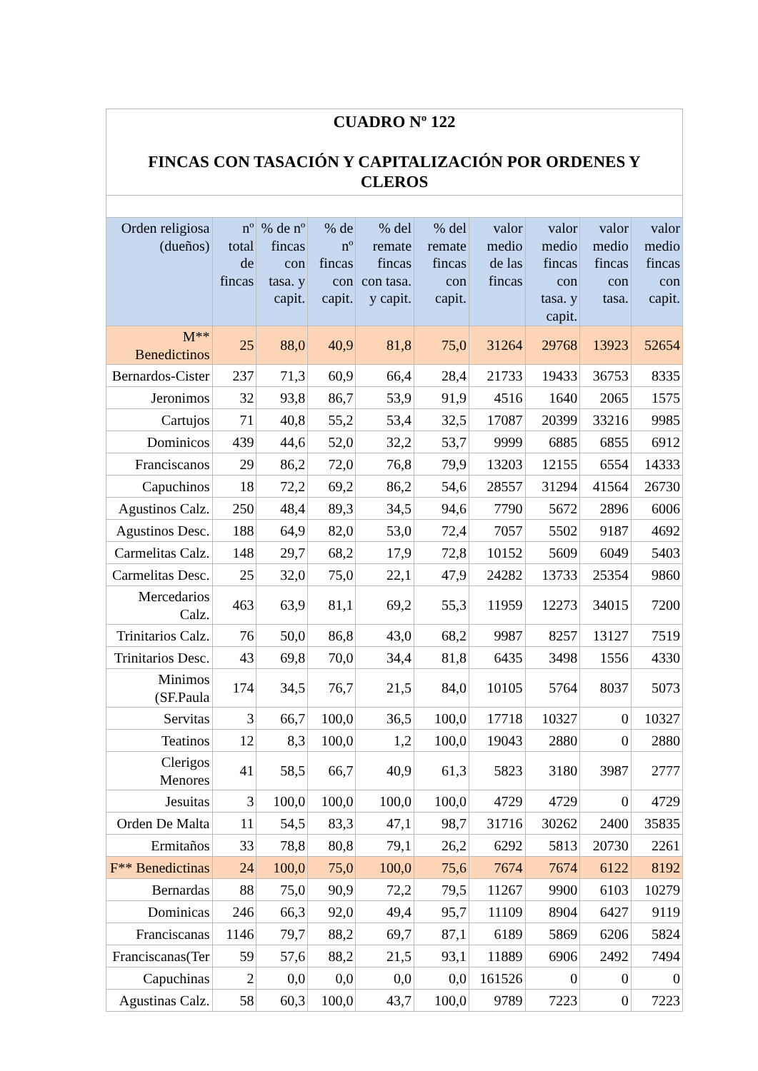| CUADRO Nº 122 FINCAS CON TASACIÓN Y CAPITALIZACIÓN POR ORDENES Y CLEROS | | | | | | | | | |
| Orden religiosa (dueños) | nº total de fincas | % de nº fincas con tasa. y capit. | % de nº fincas con capit. | % del remate fincas con tasa. y capit. | % del remate fincas con capit. | valor medio de las fincas | valor medio fincas con tasa. y capit. | valor medio fincas con tasa. | valor medio fincas con capit. |
| M** Benedictinos | 25 | 88,0 | 40,9 | 81,8 | 75,0 | 31264 | 29768 | 13923 | 52654 |
| Bernardos-Cister | 237 | 71,3 | 60,9 | 66,4 | 28,4 | 21733 | 19433 | 36753 | 8335 |
| Jeronimos | 32 | 93,8 | 86,7 | 53,9 | 91,9 | 4516 | 1640 | 2065 | 1575 |
| Cartujos | 71 | 40,8 | 55,2 | 53,4 | 32,5 | 17087 | 20399 | 33216 | 9985 |
| Dominicos | 439 | 44,6 | 52,0 | 32,2 | 53,7 | 9999 | 6885 | 6855 | 6912 |
| Franciscanos | 29 | 86,2 | 72,0 | 76,8 | 79,9 | 13203 | 12155 | 6554 | 14333 |
| Capuchinos | 18 | 72,2 | 69,2 | 86,2 | 54,6 | 28557 | 31294 | 41564 | 26730 |
| Agustinos Calz. | 250 | 48,4 | 89,3 | 34,5 | 94,6 | 7790 | 5672 | 2896 | 6006 |
| Agustinos Desc. | 188 | 64,9 | 82,0 | 53,0 | 72,4 | 7057 | 5502 | 9187 | 4692 |
| Carmelitas Calz. | 148 | 29,7 | 68,2 | 17,9 | 72,8 | 10152 | 5609 | 6049 | 5403 |
| Carmelitas Desc. | 25 | 32,0 | 75,0 | 22,1 | 47,9 | 24282 | 13733 | 25354 | 9860 |
| Mercedarios Calz. | 463 | 63,9 | 81,1 | 69,2 | 55,3 | 11959 | 12273 | 34015 | 7200 |
| Trinitarios Calz. | 76 | 50,0 | 86,8 | 43,0 | 68,2 | 9987 | 8257 | 13127 | 7519 |
| Trinitarios Desc. | 43 | 69,8 | 70,0 | 34,4 | 81,8 | 6435 | 3498 | 1556 | 4330 |
| Minimos (SF.Paula | 174 | 34,5 | 76,7 | 21,5 | 84,0 | 10105 | 5764 | 8037 | 5073 |
| Servitas | 3 | 66,7 | 100,0 | 36,5 | 100,0 | 17718 | 10327 | 0 | 10327 |
| Teatinos | 12 | 8,3 | 100,0 | 1,2 | 100,0 | 19043 | 2880 | 0 | 2880 |
| Clerigos Menores | 41 | 58,5 | 66,7 | 40,9 | 61,3 | 5823 | 3180 | 3987 | 2777 |
| Jesuitas | 3 | 100,0 | 100,0 | 100,0 | 100,0 | 4729 | 4729 | 0 | 4729 |
| Orden De Malta | 11 | 54,5 | 83,3 | 47,1 | 98,7 | 31716 | 30262 | 2400 | 35835 |
| Ermitaños | 33 | 78,8 | 80,8 | 79,1 | 26,2 | 6292 | 5813 | 20730 | 2261 |
| F** Benedictinas | 24 | 100,0 | 75,0 | 100,0 | 75,6 | 7674 | 7674 | 6122 | 8192 |
| Bernardas | 88 | 75,0 | 90,9 | 72,2 | 79,5 | 11267 | 9900 | 6103 | 10279 |
| Dominicas | 246 | 66,3 | 92,0 | 49,4 | 95,7 | 11109 | 8904 | 6427 | 9119 |
| Franciscanas | 1146 | 79,7 | 88,2 | 69,7 | 87,1 | 6189 | 5869 | 6206 | 5824 |
| Franciscanas(Ter | 59 | 57,6 | 88,2 | 21,5 | 93,1 | 11889 | 6906 | 2492 | 7494 |
| Capuchinas | 2 | 0,0 | 0,0 | 0,0 | 0,0 | 161526 | 0 | 0 | 0 |
| Agustinas Calz. | 58 | 60,3 | 100,0 | 43,7 | 100,0 | 9789 | 7223 | 0 | 7223 |